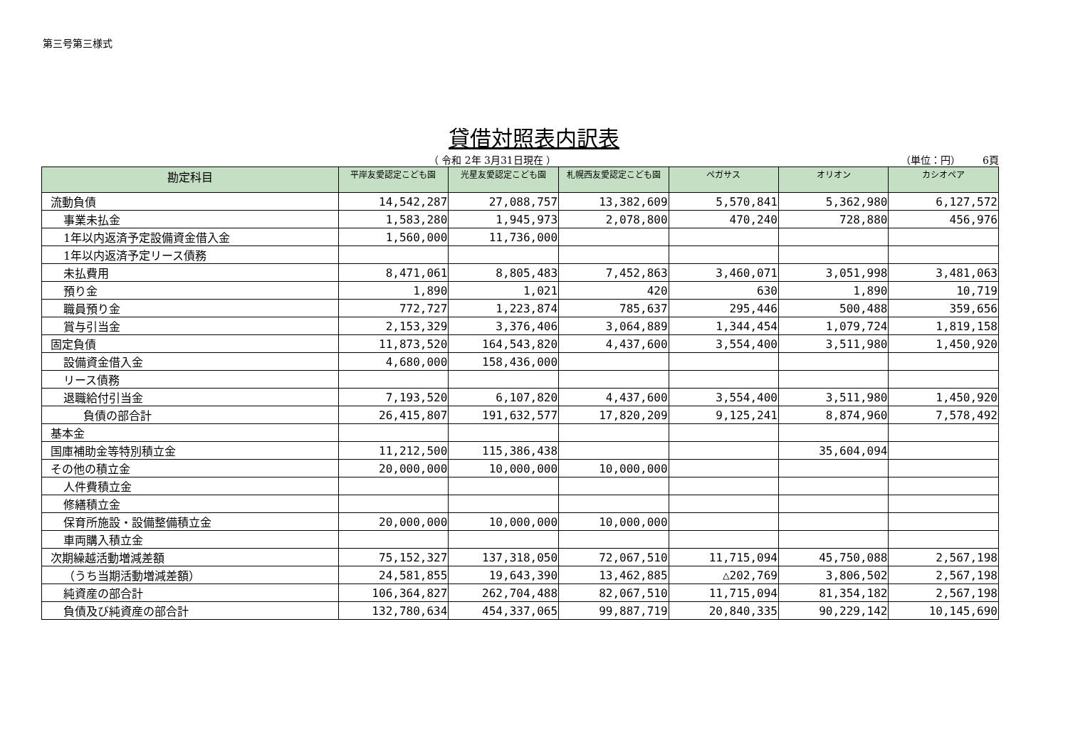第三号第三様式
貸借対照表内訳表
（ 令和 2年 3月31日現在 ） （単位：円） 6頁
| 勘定科目 | 平岸友愛認定こども園 | 光星友愛認定こども園 | 札幌西友愛認定こども園 | ペガサス | オリオン | カシオペア |
| --- | --- | --- | --- | --- | --- | --- |
| 流動負債 | 14,542,287 | 27,088,757 | 13,382,609 | 5,570,841 | 5,362,980 | 6,127,572 |
| 事業未払金 | 1,583,280 | 1,945,973 | 2,078,800 | 470,240 | 728,880 | 456,976 |
| 1年以内返済予定設備資金借入金 | 1,560,000 | 11,736,000 | | | | |
| 1年以内返済予定リース債務 | | | | | | |
| 未払費用 | 8,471,061 | 8,805,483 | 7,452,863 | 3,460,071 | 3,051,998 | 3,481,063 |
| 預り金 | 1,890 | 1,021 | 420 | 630 | 1,890 | 10,719 |
| 職員預り金 | 772,727 | 1,223,874 | 785,637 | 295,446 | 500,488 | 359,656 |
| 賞与引当金 | 2,153,329 | 3,376,406 | 3,064,889 | 1,344,454 | 1,079,724 | 1,819,158 |
| 固定負債 | 11,873,520 | 164,543,820 | 4,437,600 | 3,554,400 | 3,511,980 | 1,450,920 |
| 設備資金借入金 | 4,680,000 | 158,436,000 | | | | |
| リース債務 | | | | | | |
| 退職給付引当金 | 7,193,520 | 6,107,820 | 4,437,600 | 3,554,400 | 3,511,980 | 1,450,920 |
| 負債の部合計 | 26,415,807 | 191,632,577 | 17,820,209 | 9,125,241 | 8,874,960 | 7,578,492 |
| 基本金 | | | | | | |
| 国庫補助金等特別積立金 | 11,212,500 | 115,386,438 | | | 35,604,094 | |
| その他の積立金 | 20,000,000 | 10,000,000 | 10,000,000 | | | |
| 人件費積立金 | | | | | | |
| 修繕積立金 | | | | | | |
| 保育所施設・設備整備積立金 | 20,000,000 | 10,000,000 | 10,000,000 | | | |
| 車両購入積立金 | | | | | | |
| 次期繰越活動増減差額 | 75,152,327 | 137,318,050 | 72,067,510 | 11,715,094 | 45,750,088 | 2,567,198 |
| （うち当期活動増減差額） | 24,581,855 | 19,643,390 | 13,462,885 | △202,769 | 3,806,502 | 2,567,198 |
| 純資産の部合計 | 106,364,827 | 262,704,488 | 82,067,510 | 11,715,094 | 81,354,182 | 2,567,198 |
| 負債及び純資産の部合計 | 132,780,634 | 454,337,065 | 99,887,719 | 20,840,335 | 90,229,142 | 10,145,690 |